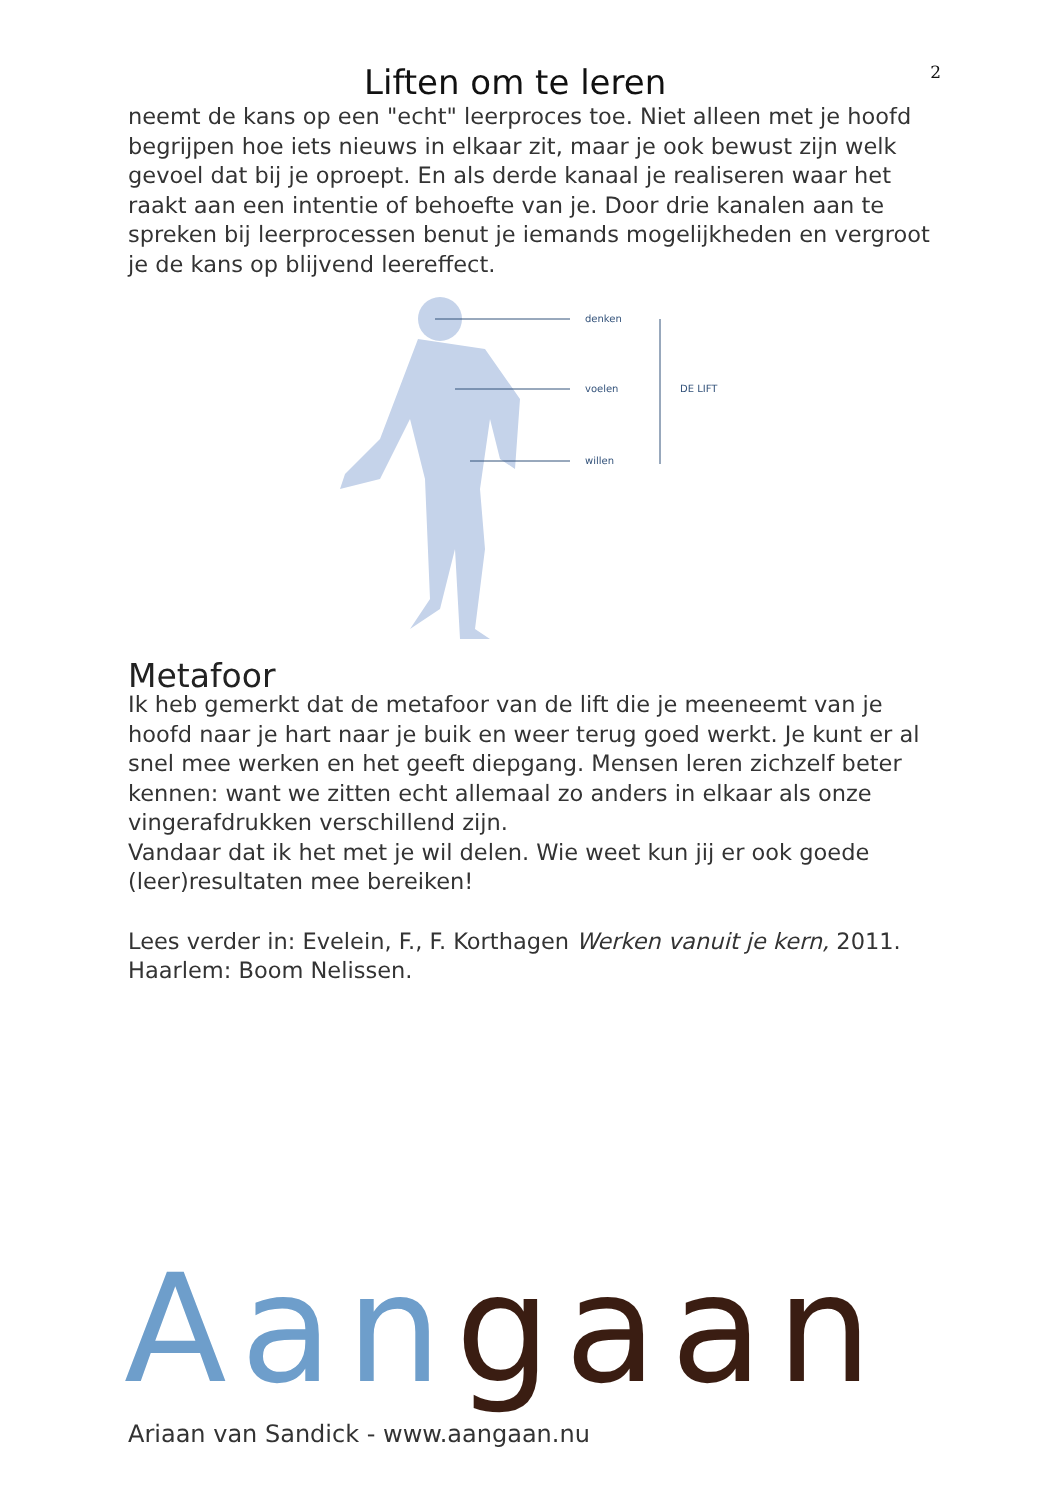Liften om te leren
2
neemt de kans op een "echt" leerproces toe. Niet alleen met je hoofd begrijpen hoe iets nieuws in elkaar zit, maar je ook bewust zijn welk gevoel dat bij je oproept. En als derde kanaal je realiseren waar het raakt aan een intentie of behoefte van je. Door drie kanalen aan te spreken bij leerprocessen benut je iemands mogelijkheden en vergroot je de kans op blijvend leereffect.
denken
voelen
willen
DE LIFT
Metafoor
Ik heb gemerkt dat de metafoor van de lift die je meeneemt van je hoofd naar je hart naar je buik en weer terug goed werkt. Je kunt er al snel mee werken en het geeft diepgang. Mensen leren zichzelf beter kennen: want we zitten echt allemaal zo anders in elkaar als onze vingerafdrukken verschillend zijn.
Vandaar dat ik het met je wil delen. Wie weet kun jij er ook goede (leer)resultaten mee bereiken!
Lees verder in: Evelein, F., F. Korthagen Werken vanuit je kern, 2011. Haarlem: Boom Nelissen.
Aan gaan
Ariaan van Sandick - www.aangaan.nu